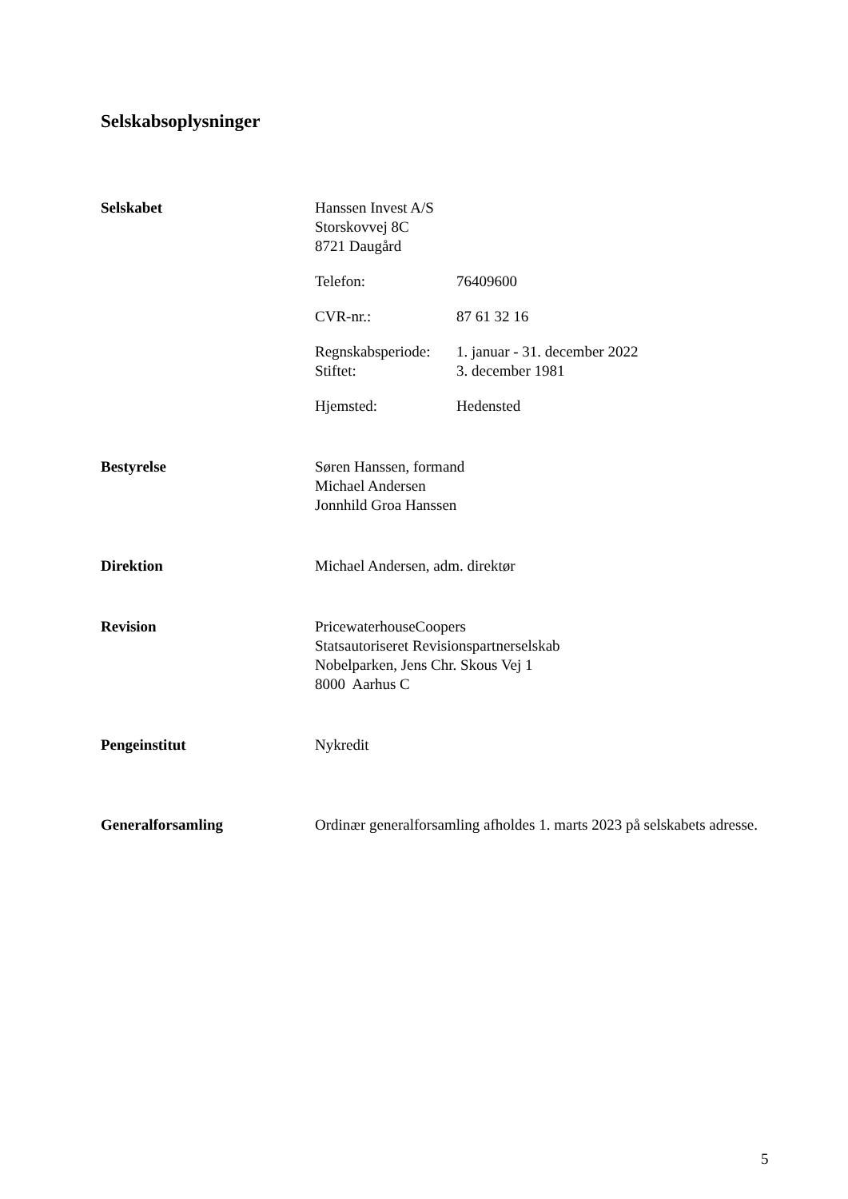Selskabsoplysninger
Selskabet Hanssen Invest A/S
Storskovvej 8C
8721 Daugård
Telefon: 76409600
CVR-nr.: 87 61 32 16
Regnskabsperiode: 1. januar - 31. december 2022
Stiftet: 3. december 1981
Hjemsted: Hedensted
Bestyrelse Søren Hanssen, formand
Michael Andersen
Jonnhild Groa Hanssen
Direktion Michael Andersen, adm. direktør
Revision PricewaterhouseCoopers
Statsautoriseret Revisionspartnerselskab
Nobelparken, Jens Chr. Skous Vej 1
8000 Aarhus C
Pengeinstitut Nykredit
Generalforsamling Ordinær generalforsamling afholdes 1. marts 2023 på selskabets adresse.
5